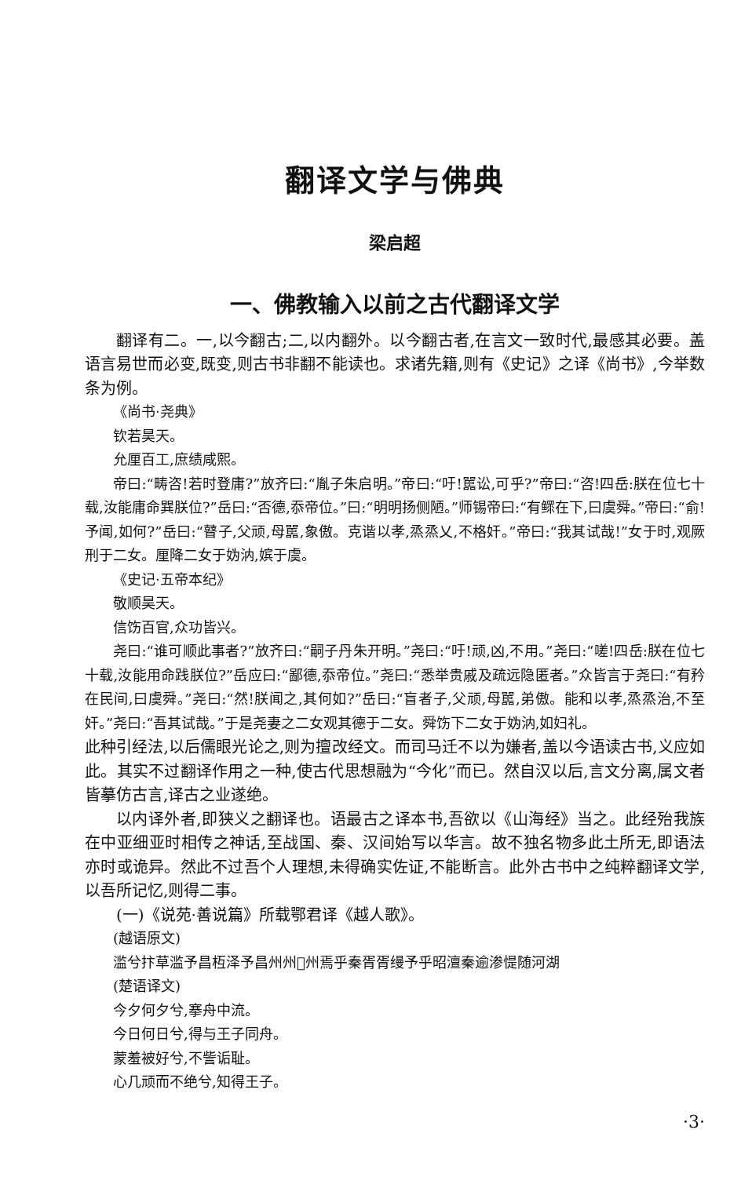翻译文学与佛典
梁启超
一、佛教输入以前之古代翻译文学
翻译有二。一,以今翻古;二,以内翻外。以今翻古者,在言文一致时代,最感其必要。盖语言易世而必变,既变,则古书非翻不能读也。求诸先籍,则有《史记》之译《尚书》,今举数条为例。
《尚书·尧典》
钦若昊天。
允厘百工,庶绩咸熙。
帝曰:“畴咨!若时登庸?”放齐曰:“胤子朱启明。”帝曰:“吁!嚚讼,可乎?”帝曰:“咨!四岳:朕在位七十载,汝能庸命巽朕位?”岳曰:“否德,忝帝位。”曰:“明明扬侧陋。”师锡帝曰:“有鳏在下,曰虞舜。”帝曰:“俞!予闻,如何?”岳曰:“瞽子,父顽,母嚚,象傲。克谐以孝,烝烝乂,不格奸。”帝曰:“我其试哉!”女于时,观厥刑于二女。厘降二女于妫汭,嫔于虞。
《史记·五帝本纪》
敬顺昊天。
信饬百官,众功皆兴。
尧曰:“谁可顺此事者?”放齐曰:“嗣子丹朱开明。”尧曰:“吁!顽,凶,不用。”尧曰:“嗟!四岳:朕在位七十载,汝能用命践朕位?”岳应曰:“鄙德,忝帝位。”尧曰:“悉举贵戚及疏远隐匿者。”众皆言于尧曰:“有矜在民间,曰虞舜。”尧曰:“然!朕闻之,其何如?”岳曰:“盲者子,父顽,母嚚,弟傲。能和以孝,烝烝治,不至奸。”尧曰:“吾其试哉。”于是尧妻之二女观其德于二女。舜饬下二女于妫汭,如妇礼。
此种引经法,以后儒眼光论之,则为擅改经文。而司马迁不以为嫌者,盖以今语读古书,义应如此。其实不过翻译作用之一种,使古代思想融为“今化”而已。然自汉以后,言文分离,属文者皆摹仿古言,译古之业遂绝。
以内译外者,即狭义之翻译也。语最古之译本书,吾欲以《山海经》当之。此经殆我族在中亚细亚时相传之神话,至战国、秦、汉间始写以华言。故不独名物多此土所无,即语法亦时或诡异。然此不过吾个人理想,未得确实佐证,不能断言。此外古书中之纯粹翻译文学,以吾所记忆,则得二事。
(一)《说苑·善说篇》所载鄂君译《越人歌》。
(越语原文)
滥兮抃草滥予昌枑泽予昌州州𩜱州焉乎秦胥胥缦予乎昭澶秦逾渗惿随河湖
(楚语译文)
今夕何夕兮,搴舟中流。
今日何日兮,得与王子同舟。
蒙羞被好兮,不訾诟耻。
心几顽而不绝兮,知得王子。
·3·